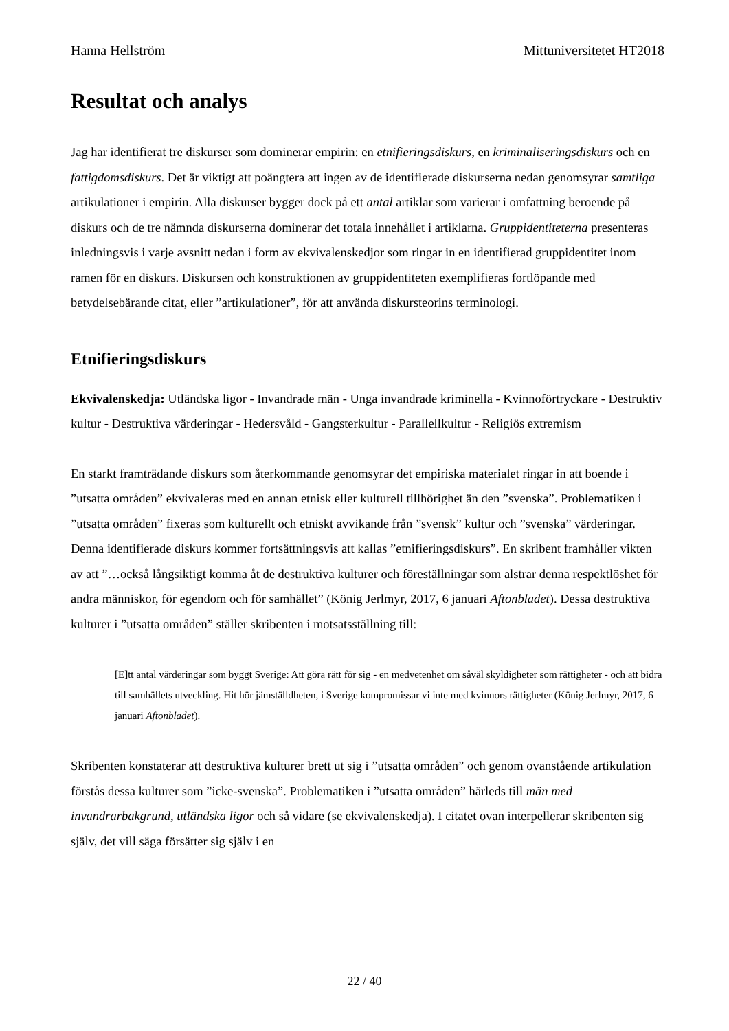Hanna Hellström Mittuniversitetet HT2018
Resultat och analys
Jag har identifierat tre diskurser som dominerar empirin: en etnifieringsdiskurs, en kriminaliseringsdiskurs och en fattigdomsdiskurs. Det är viktigt att poängtera att ingen av de identifierade diskurserna nedan genomsyrar samtliga artikulationer i empirin. Alla diskurser bygger dock på ett antal artiklar som varierar i omfattning beroende på diskurs och de tre nämnda diskurserna dominerar det totala innehållet i artiklarna. Gruppidentiteterna presenteras inledningsvis i varje avsnitt nedan i form av ekvivalenskedjor som ringar in en identifierad gruppidentitet inom ramen för en diskurs. Diskursen och konstruktionen av gruppidentiteten exemplifieras fortlöpande med betydelsebärande citat, eller ”artikulationer”, för att använda diskursteorins terminologi.
Etnifieringsdiskurs
Ekvivalenskedja: Utländska ligor - Invandrade män - Unga invandrade kriminella - Kvinnoförtryckare - Destruktiv kultur - Destruktiva värderingar - Hedersvåld - Gangsterkultur - Parallellkultur - Religiös extremism
En starkt framträdande diskurs som återkommande genomsyrar det empiriska materialet ringar in att boende i ”utsatta områden” ekvivaleras med en annan etnisk eller kulturell tillhörighet än den ”svenska”. Problematiken i ”utsatta områden” fixeras som kulturellt och etniskt avvikande från ”svensk” kultur och ”svenska” värderingar. Denna identifierade diskurs kommer fortsättningsvis att kallas ”etnifieringsdiskurs”. En skribent framhåller vikten av att ”…också långsiktigt komma åt de destruktiva kulturer och föreställningar som alstrar denna respektlöshet för andra människor, för egendom och för samhället” (König Jerlmyr, 2017, 6 januari Aftonbladet). Dessa destruktiva kulturer i ”utsatta områden” ställer skribenten i motsatsställning till:
[E]tt antal värderingar som byggt Sverige: Att göra rätt för sig - en medvetenhet om såväl skyldigheter som rättigheter - och att bidra till samhällets utveckling. Hit hör jämställdheten, i Sverige kompromissar vi inte med kvinnors rättigheter (König Jerlmyr, 2017, 6 januari Aftonbladet).
Skribenten konstaterar att destruktiva kulturer brett ut sig i ”utsatta områden” och genom ovanstående artikulation förstås dessa kulturer som ”icke-svenska”. Problematiken i ”utsatta områden” härleds till män med invandrarbakgrund, utländska ligor och så vidare (se ekvivalenskedja). I citatet ovan interpellerar skribenten sig själv, det vill säga försätter sig själv i en
22 / 40